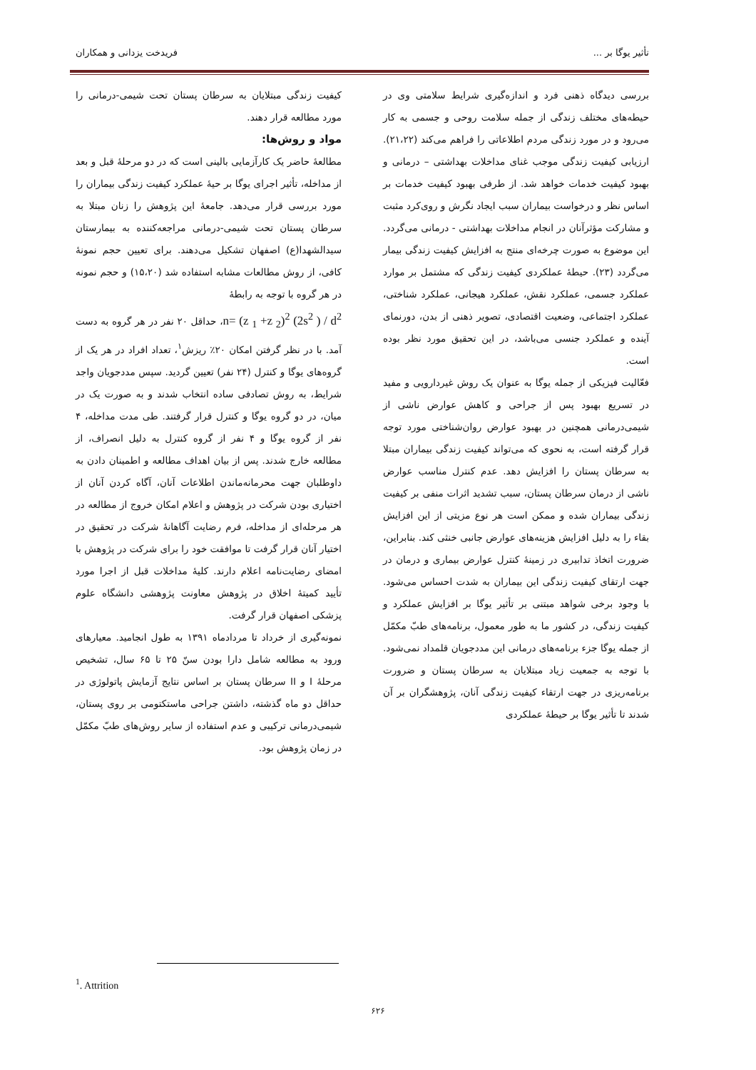تأثیر یوگا بر ... فریدخت یزدانی و همکاران
بررسی دیدگاه ذهنی فرد و اندازه‌گیری شرایط سلامتی وی در حیطه‌های مختلف زندگی از جمله سلامت روحی و جسمی به کار می‌رود و در مورد زندگی مردم اطلاعاتی را فراهم می‌کند (۲۱،۲۲). ارزیابی کیفیت زندگی موجب غنای مداخلات بهداشتی – درمانی و بهبود کیفیت خدمات خواهد شد. از طرفی بهبود کیفیت خدمات بر اساس نظر و درخواست بیماران سبب ایجاد نگرش و روی‌کرد مثبت و مشارکت مؤثرآنان در انجام مداخلات بهداشتی - درمانی می‌گردد. این موضوع به صورت چرخه‌ای منتج به افزایش کیفیت زندگی بیمار می‌گردد (۲۳). حیطهٔ عملکردی کیفیت زندگی که مشتمل بر موارد عملکرد جسمی، عملکرد نقش، عملکرد هیجانی، عملکرد شناختی، عملکرد اجتماعی، وضعیت اقتصادی، تصویر ذهنی از بدن، دورنمای آینده و عملکرد جنسی می‌باشد، در این تحقیق مورد نظر بوده است.
فعّالیت فیزیکی از جمله یوگا به عنوان یک روش غیردارویی و مفید در تسریع بهبود پس از جراحی و کاهش عوارض ناشی از شیمی‌درمانی همچنین در بهبود عوارض روان‌شناختی مورد توجه قرار گرفته است، به نحوی که می‌تواند کیفیت زندگی بیماران مبتلا به سرطان پستان را افزایش دهد. عدم کنترل مناسب عوارض ناشی از درمان سرطان پستان، سبب تشدید اثرات منفی بر کیفیت زندگی بیماران شده و ممکن است هر نوع مزیتی از این افزایش بقاء را به دلیل افزایش هزینه‌های عوارض جانبی خنثی کند. بنابراین، ضرورت اتخاذ تدابیری در زمینهٔ کنترل عوارض بیماری و درمان در جهت ارتقای کیفیت زندگی این بیماران به شدت احساس می‌شود. با وجود برخی شواهد مبتنی بر تأثیر یوگا بر افزایش عملکرد و کیفیت زندگی، در کشور ما به طور معمول، برنامه‌های طبّ مکمّل از جمله یوگا جزء برنامه‌های درمانی این مددجویان قلمداد نمی‌شود. با توجه به جمعیت زیاد مبتلایان به سرطان پستان و ضرورت برنامه‌ریزی در جهت ارتقاء کیفیت زندگی آنان، پژوهشگران بر آن شدند تا تأثیر یوگا بر حیطهٔ عملکردی
کیفیت زندگی مبتلایان به سرطان پستان تحت شیمی-درمانی را مورد مطالعه قرار دهند.
مواد و روش‌ها:
مطالعهٔ حاضر یک کارآزمایی بالینی است که در دو مرحلهٔ قبل و بعد از مداخله، تأثیر اجرای یوگا بر حیهٔ عملکرد کیفیت زندگی بیماران را مورد بررسی قرار می‌دهد. جامعهٔ این پژوهش را زنان مبتلا به سرطان پستان تحت شیمی-درمانی مراجعه‌کننده به بیمارستان سیدالشهدا(ع) اصفهان تشکیل می‌دهند. برای تعیین حجم نمونهٔ کافی، از روش مطالعات مشابه استفاده شد (۱۵،۲۰) و حجم نمونه در هر گروه با توجه به رابطهٔ
n= (z <sub>1</sub> +z <sub>2</sub>)<sup>2</sup> (2s<sup>2</sup> ) / d<sup>2</sup>، حداقل ۲۰ نفر در هر گروه به دست آمد. با در نظر گرفتن امکان ۲۰٪ ریزش<sup>۱</sup>، تعداد افراد در هر یک از گروه‌های یوگا و کنترل (۲۴ نفر) تعیین گردید. سپس مددجویان واجد شرایط، به روش تصادفی ساده انتخاب شدند و به صورت یک در میان، در دو گروه یوگا و کنترل قرار گرفتند. طی مدت مداخله، ۴ نفر از گروه یوگا و ۴ نفر از گروه کنترل به دلیل انصراف، از مطالعه خارج شدند. پس از بیان اهداف مطالعه و اطمینان دادن به داوطلبان جهت محرمانه‌ماندن اطلاعات آنان، آگاه کردن آنان از اختیاری بودن شرکت در پژوهش و اعلام امکان خروج از مطالعه در هر مرحله‌ای از مداخله، فرم رضایت آگاهانهٔ شرکت در تحقیق در اختیار آنان قرار گرفت تا موافقت خود را برای شرکت در پژوهش با امضای رضایت‌نامه اعلام دارند. کلیهٔ مداخلات قبل از اجرا مورد تأیید کمیتهٔ اخلاق در پژوهش معاونت پژوهشی دانشگاه علوم پزشکی اصفهان قرار گرفت.
نمونه‌گیری از خرداد تا مردادماه ۱۳۹۱ به طول انجامید. معیارهای ورود به مطالعه شامل دارا بودن سنّ ۲۵ تا ۶۵ سال، تشخیص مرحلهٔ I و II سرطان پستان بر اساس نتایج آزمایش پاتولوژی در حداقل دو ماه گذشته، داشتن جراحی ماستکتومی بر روی پستان، شیمی‌درمانی ترکیبی و عدم استفاده از سایر روش‌های طبّ مکمّل در زمان پژوهش بود.
<sup>1</sup>. Attrition
۶۲۶